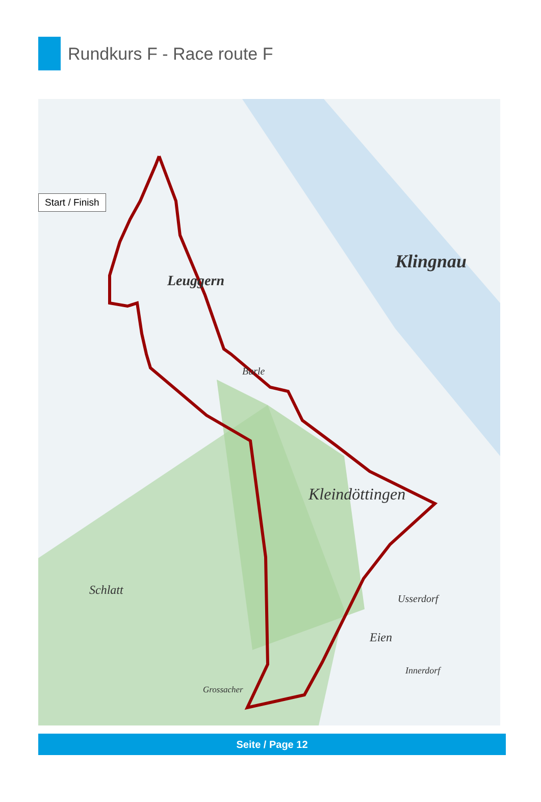Rundkurs F - Race route F
Leuggern
Klingnau
Kleindöttingen
Schlatt
Burle
Eien
Usserdorf
Innerdorf
Grossacher
Start / Finish
Seite / Page 12